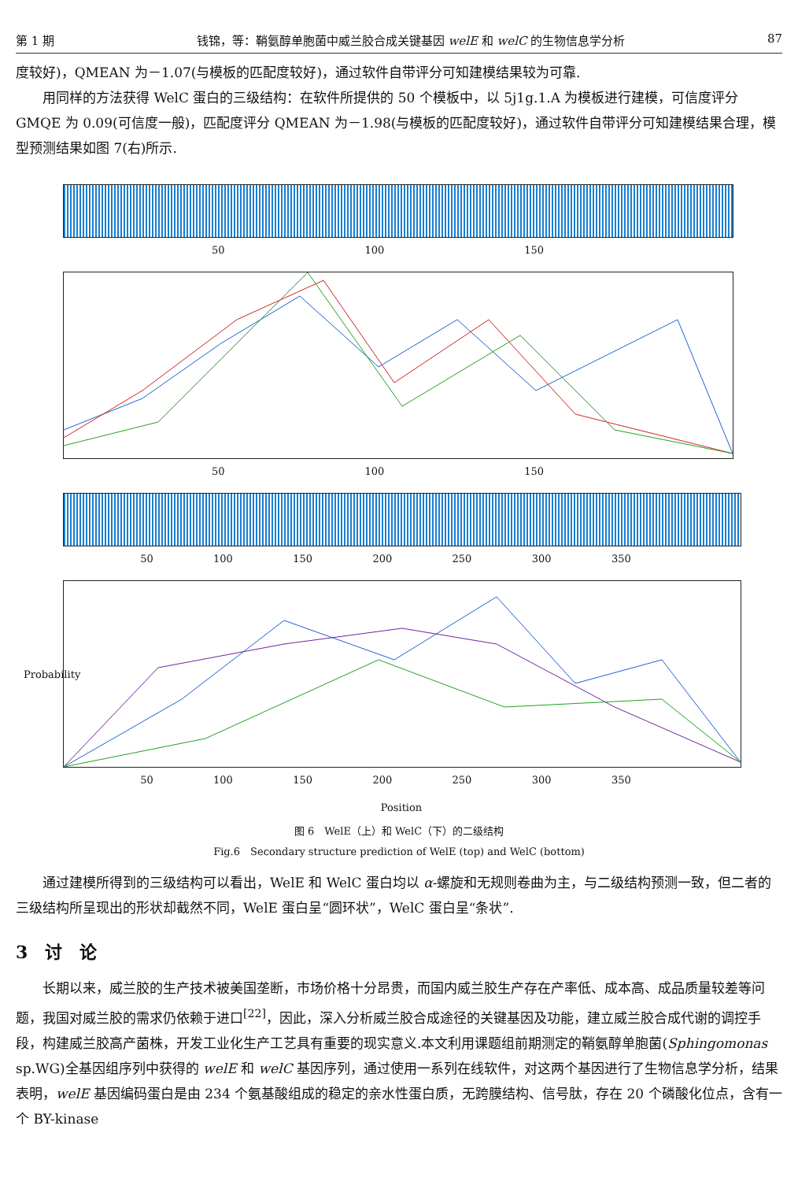第 1 期 钱锦，等：鞘氨醇单胞菌中威兰胶合成关键基因 welE 和 welC 的生物信息学分析 87
度较好)，QMEAN 为－1.07(与模板的匹配度较好)，通过软件自带评分可知建模结果较为可靠.
用同样的方法获得 WelC 蛋白的三级结构：在软件所提供的 50 个模板中，以 5j1g.1.A 为模板进行建模，可信度评分 GMQE 为 0.09(可信度一般)，匹配度评分 QMEAN 为－1.98(与模板的匹配度较好)，通过软件自带评分可知建模结果合理，模型预测结果如图 7(右)所示.
50 100 150
50 100 150
50 100 150 200 250 300 350
Probability
50 100 150 200 250 300 350
Position
图 6　WelE（上）和 WelC（下）的二级结构
Fig.6　Secondary structure prediction of WelE (top) and WelC (bottom)
通过建模所得到的三级结构可以看出，WelE 和 WelC 蛋白均以 α-螺旋和无规则卷曲为主，与二级结构预测一致，但二者的三级结构所呈现出的形状却截然不同，WelE 蛋白呈“圆环状”，WelC 蛋白呈“条状”.
3　讨　论
长期以来，威兰胶的生产技术被美国垄断，市场价格十分昂贵，而国内威兰胶生产存在产率低、成本高、成品质量较差等问题，我国对威兰胶的需求仍依赖于进口<sup>[22]</sup>，因此，深入分析威兰胶合成途径的关键基因及功能，建立威兰胶合成代谢的调控手段，构建威兰胶高产菌株，开发工业化生产工艺具有重要的现实意义.本文利用课题组前期测定的鞘氨醇单胞菌(Sphingomonas sp.WG)全基因组序列中获得的 welE 和 welC 基因序列，通过使用一系列在线软件，对这两个基因进行了生物信息学分析，结果表明，welE 基因编码蛋白是由 234 个氨基酸组成的稳定的亲水性蛋白质，无跨膜结构、信号肽，存在 20 个磷酸化位点，含有一个 BY-kinase